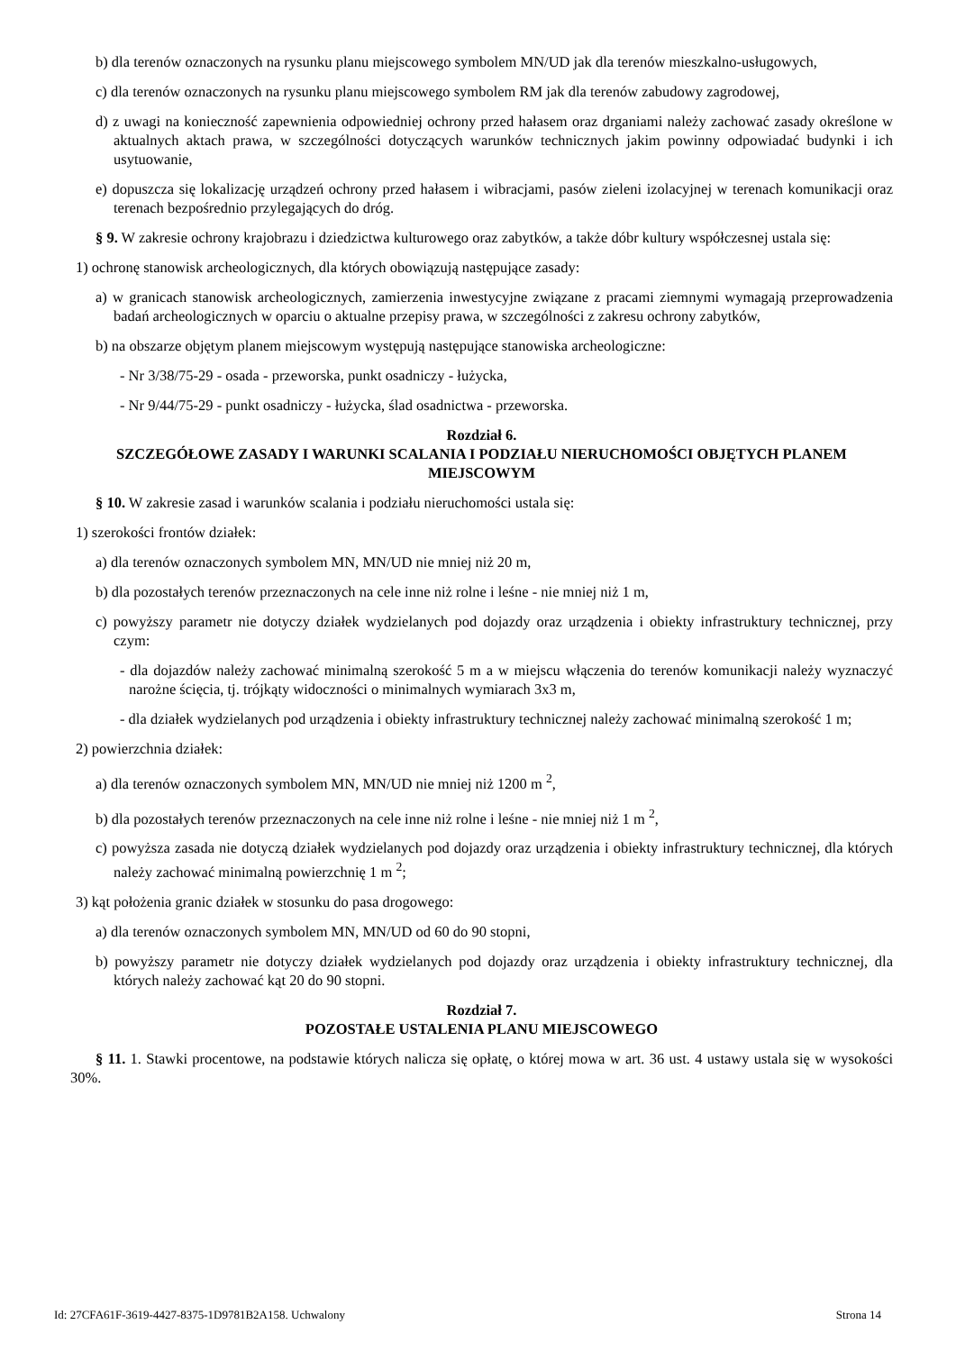b) dla terenów oznaczonych na rysunku planu miejscowego symbolem MN/UD jak dla terenów mieszkalno-usługowych,
c) dla terenów oznaczonych na rysunku planu miejscowego symbolem RM jak dla terenów zabudowy zagrodowej,
d) z uwagi na konieczność zapewnienia odpowiedniej ochrony przed hałasem oraz drganiami należy zachować zasady określone w aktualnych aktach prawa, w szczególności dotyczących warunków technicznych jakim powinny odpowiadać budynki i ich usytuowanie,
e) dopuszcza się lokalizację urządzeń ochrony przed hałasem i wibracjami, pasów zieleni izolacyjnej w terenach komunikacji oraz terenach bezpośrednio przylegających do dróg.
§ 9. W zakresie ochrony krajobrazu i dziedzictwa kulturowego oraz zabytków, a także dóbr kultury współczesnej ustala się:
1) ochronę stanowisk archeologicznych, dla których obowiązują następujące zasady:
a) w granicach stanowisk archeologicznych, zamierzenia inwestycyjne związane z pracami ziemnymi wymagają przeprowadzenia badań archeologicznych w oparciu o aktualne przepisy prawa, w szczególności z zakresu ochrony zabytków,
b) na obszarze objętym planem miejscowym występują następujące stanowiska archeologiczne:
- Nr 3/38/75-29 - osada - przeworska, punkt osadniczy - łużycka,
- Nr 9/44/75-29 - punkt osadniczy - łużycka, ślad osadnictwa - przeworska.
Rozdział 6.
SZCZEGÓŁOWE ZASADY I WARUNKI SCALANIA I PODZIAŁU NIERUCHOMOŚCI OBJĘTYCH PLANEM MIEJSCOWYM
§ 10. W zakresie zasad i warunków scalania i podziału nieruchomości ustala się:
1) szerokości frontów działek:
a) dla terenów oznaczonych symbolem MN, MN/UD nie mniej niż 20 m,
b) dla pozostałych terenów przeznaczonych na cele inne niż rolne i leśne - nie mniej niż 1 m,
c) powyższy parametr nie dotyczy działek wydzielanych pod dojazdy oraz urządzenia i obiekty infrastruktury technicznej, przy czym:
- dla dojazdów należy zachować minimalną szerokość 5 m a w miejscu włączenia do terenów komunikacji należy wyznaczyć narożne ścięcia, tj. trójkąty widoczności o minimalnych wymiarach 3x3 m,
- dla działek wydzielanych pod urządzenia i obiekty infrastruktury technicznej należy zachować minimalną szerokość 1 m;
2) powierzchnia działek:
a) dla terenów oznaczonych symbolem MN, MN/UD nie mniej niż 1200 m <sup>2</sup>,
b) dla pozostałych terenów przeznaczonych na cele inne niż rolne i leśne - nie mniej niż 1 m <sup>2</sup>,
c) powyższa zasada nie dotyczą działek wydzielanych pod dojazdy oraz urządzenia i obiekty infrastruktury technicznej, dla których należy zachować minimalną powierzchnię 1 m <sup>2</sup>;
3) kąt położenia granic działek w stosunku do pasa drogowego:
a) dla terenów oznaczonych symbolem MN, MN/UD od 60 do 90 stopni,
b) powyższy parametr nie dotyczy działek wydzielanych pod dojazdy oraz urządzenia i obiekty infrastruktury technicznej, dla których należy zachować kąt 20 do 90 stopni.
Rozdział 7.
POZOSTAŁE USTALENIA PLANU MIEJSCOWEGO
§ 11. 1. Stawki procentowe, na podstawie których nalicza się opłatę, o której mowa w art. 36 ust. 4 ustawy ustala się w wysokości 30%.
Id: 27CFA61F-3619-4427-8375-1D9781B2A158. Uchwalony Strona 14